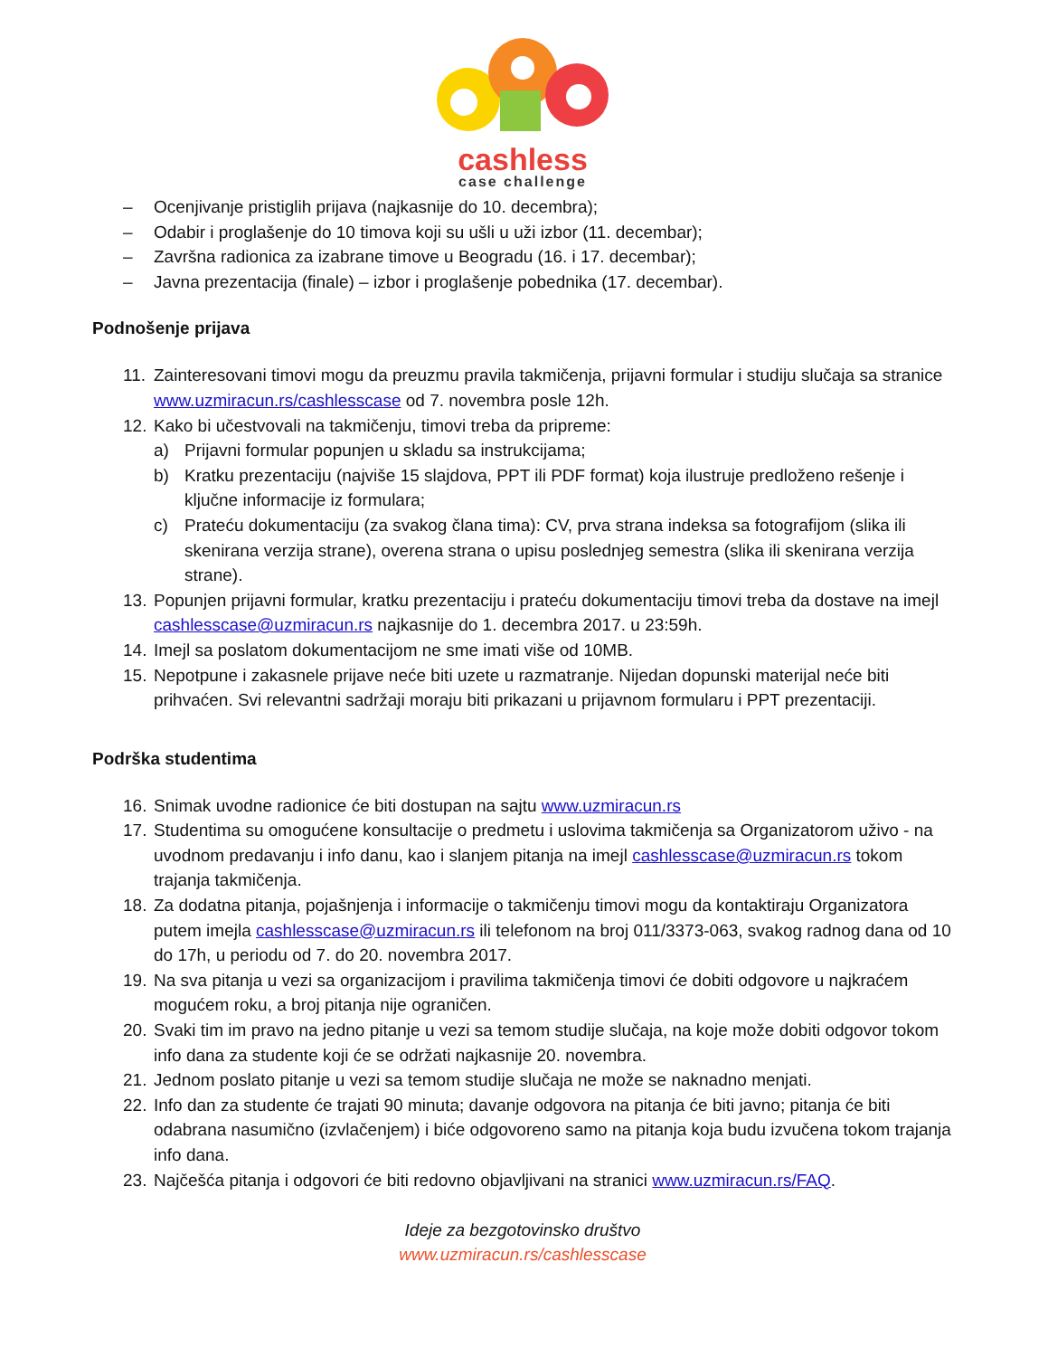cashless
case challenge
– Ocenjivanje pristiglih prijava (najkasnije do 10. decembra);
– Odabir i proglašenje do 10 timova koji su ušli u uži izbor (11. decembar);
– Završna radionica za izabrane timove u Beogradu (16. i 17. decembar);
– Javna prezentacija (finale) – izbor i proglašenje pobednika (17. decembar).
Podnošenje prijava
11. Zainteresovani timovi mogu da preuzmu pravila takmičenja, prijavni formular i studiju slučaja sa stranice www.uzmiracun.rs/cashlesscase od 7. novembra posle 12h.
12. Kako bi učestvovali na takmičenju, timovi treba da pripreme:
a) Prijavni formular popunjen u skladu sa instrukcijama;
b) Kratku prezentaciju (najviše 15 slajdova, PPT ili PDF format) koja ilustruje predloženo rešenje i ključne informacije iz formulara;
c) Prateću dokumentaciju (za svakog člana tima): CV, prva strana indeksa sa fotografijom (slika ili skenirana verzija strane), overena strana o upisu poslednjeg semestra (slika ili skenirana verzija strane).
13. Popunjen prijavni formular, kratku prezentaciju i prateću dokumentaciju timovi treba da dostave na imejl cashlesscase@uzmiracun.rs najkasnije do 1. decembra 2017. u 23:59h.
14. Imejl sa poslatom dokumentacijom ne sme imati više od 10MB.
15. Nepotpune i zakasnele prijave neće biti uzete u razmatranje. Nijedan dopunski materijal neće biti prihvaćen. Svi relevantni sadržaji moraju biti prikazani u prijavnom formularu i PPT prezentaciji.
Podrška studentima
16. Snimak uvodne radionice će biti dostupan na sajtu www.uzmiracun.rs
17. Studentima su omogućene konsultacije o predmetu i uslovima takmičenja sa Organizatorom uživo - na uvodnom predavanju i info danu, kao i slanjem pitanja na imejl cashlesscase@uzmiracun.rs tokom trajanja takmičenja.
18. Za dodatna pitanja, pojašnjenja i informacije o takmičenju timovi mogu da kontaktiraju Organizatora putem imejla cashlesscase@uzmiracun.rs ili telefonom na broj 011/3373-063, svakog radnog dana od 10 do 17h, u periodu od 7. do 20. novembra 2017.
19. Na sva pitanja u vezi sa organizacijom i pravilima takmičenja timovi će dobiti odgovore u najkraćem mogućem roku, a broj pitanja nije ograničen.
20. Svaki tim im pravo na jedno pitanje u vezi sa temom studije slučaja, na koje može dobiti odgovor tokom info dana za studente koji će se održati najkasnije 20. novembra.
21. Jednom poslato pitanje u vezi sa temom studije slučaja ne može se naknadno menjati.
22. Info dan za studente će trajati 90 minuta; davanje odgovora na pitanja će biti javno; pitanja će biti odabrana nasumično (izvlačenjem) i biće odgovoreno samo na pitanja koja budu izvučena tokom trajanja info dana.
23. Najčešća pitanja i odgovori će biti redovno objavljivani na stranici www.uzmiracun.rs/FAQ.
Ideje za bezgotovinsko društvo
www.uzmiracun.rs/cashlesscase